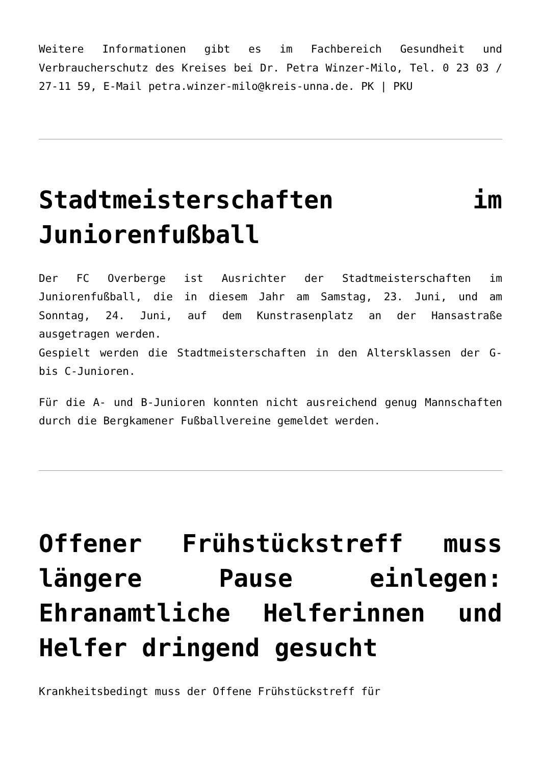Weitere Informationen gibt es im Fachbereich Gesundheit und Verbraucherschutz des Kreises bei Dr. Petra Winzer-Milo, Tel. 0 23 03 / 27-11 59, E-Mail petra.winzer-milo@kreis-unna.de. PK | PKU
Stadtmeisterschaften im Juniorenfußball
Der FC Overberge ist Ausrichter der Stadtmeisterschaften im Juniorenfußball, die in diesem Jahr am Samstag, 23. Juni, und am Sonntag, 24. Juni, auf dem Kunstrasenplatz an der Hansastraße ausgetragen werden.
Gespielt werden die Stadtmeisterschaften in den Altersklassen der G- bis C-Junioren.
Für die A- und B-Junioren konnten nicht ausreichend genug Mannschaften durch die Bergkamener Fußballvereine gemeldet werden.
Offener Frühstückstreff muss längere Pause einlegen: Ehranamtliche Helferinnen und Helfer dringend gesucht
Krankheitsbedingt muss der Offene Frühstückstreff für